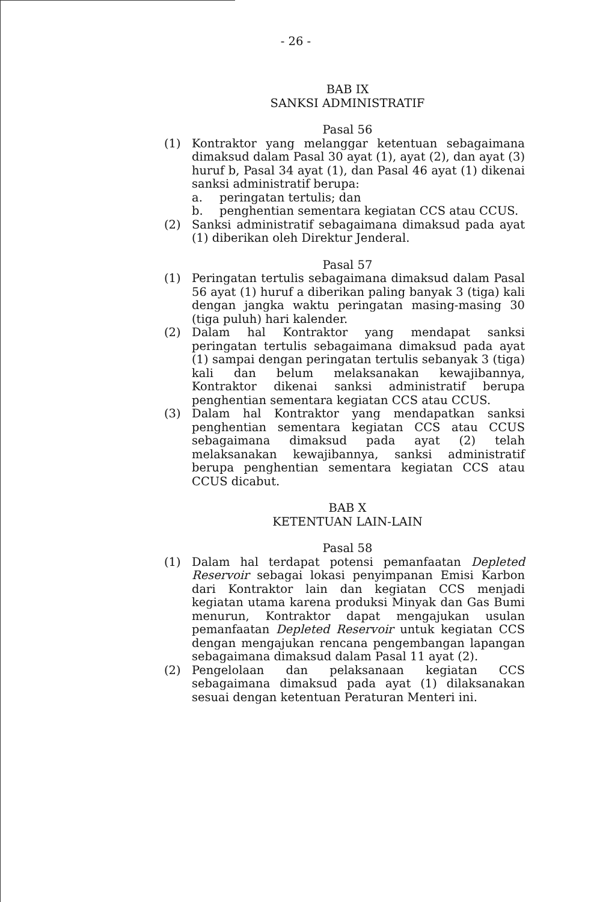- 26 -
BAB IX
SANKSI ADMINISTRATIF
Pasal 56
(1) Kontraktor yang melanggar ketentuan sebagaimana dimaksud dalam Pasal 30 ayat (1), ayat (2), dan ayat (3) huruf b, Pasal 34 ayat (1), dan Pasal 46 ayat (1) dikenai sanksi administratif berupa:
a. peringatan tertulis; dan
b. penghentian sementara kegiatan CCS atau CCUS.
(2) Sanksi administratif sebagaimana dimaksud pada ayat (1) diberikan oleh Direktur Jenderal.
Pasal 57
(1) Peringatan tertulis sebagaimana dimaksud dalam Pasal 56 ayat (1) huruf a diberikan paling banyak 3 (tiga) kali dengan jangka waktu peringatan masing-masing 30 (tiga puluh) hari kalender.
(2) Dalam hal Kontraktor yang mendapat sanksi peringatan tertulis sebagaimana dimaksud pada ayat (1) sampai dengan peringatan tertulis sebanyak 3 (tiga) kali dan belum melaksanakan kewajibannya, Kontraktor dikenai sanksi administratif berupa penghentian sementara kegiatan CCS atau CCUS.
(3) Dalam hal Kontraktor yang mendapatkan sanksi penghentian sementara kegiatan CCS atau CCUS sebagaimana dimaksud pada ayat (2) telah melaksanakan kewajibannya, sanksi administratif berupa penghentian sementara kegiatan CCS atau CCUS dicabut.
BAB X
KETENTUAN LAIN-LAIN
Pasal 58
(1) Dalam hal terdapat potensi pemanfaatan Depleted Reservoir sebagai lokasi penyimpanan Emisi Karbon dari Kontraktor lain dan kegiatan CCS menjadi kegiatan utama karena produksi Minyak dan Gas Bumi menurun, Kontraktor dapat mengajukan usulan pemanfaatan Depleted Reservoir untuk kegiatan CCS dengan mengajukan rencana pengembangan lapangan sebagaimana dimaksud dalam Pasal 11 ayat (2).
(2) Pengelolaan dan pelaksanaan kegiatan CCS sebagaimana dimaksud pada ayat (1) dilaksanakan sesuai dengan ketentuan Peraturan Menteri ini.